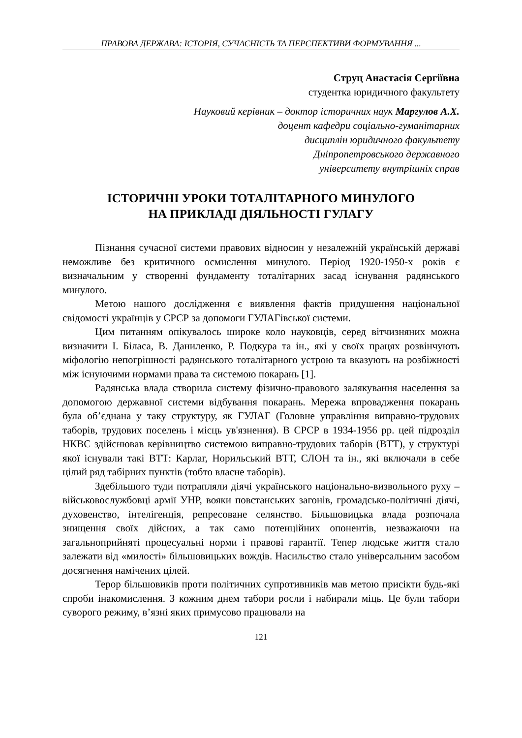ПРАВОВА ДЕРЖАВА: ІСТОРІЯ, СУЧАСНІСТЬ ТА ПЕРСПЕКТИВИ ФОРМУВАННЯ ...
Струц Анастасія Сергіївна
студентка юридичного факультету
Науковий керівник – доктор історичних наук Маргулов А.Х.
доцент кафедри соціально-гуманітарних
дисциплін юридичного факультету
Дніпропетровського державного
університету внутрішніх справ
ІСТОРИЧНІ УРОКИ ТОТАЛІТАРНОГО МИНУЛОГО
НА ПРИКЛАДІ ДІЯЛЬНОСТІ ГУЛАГУ
Пізнання сучасної системи правових відносин у незалежній українській державі неможливе без критичного осмислення минулого. Період 1920-1950-х років є визначальним у створенні фундаменту тоталітарних засад існування радянського минулого.
Метою нашого дослідження є виявлення фактів придушення національної свідомості українців у СРСР за допомоги ГУЛАГівської системи.
Цим питанням опікувалось широке коло науковців, серед вітчизняних можна визначити І. Біласа, В. Даниленко, Р. Подкура та ін., які у своїх працях розвінчують міфологію непогрішності радянського тоталітарного устрою та вказують на розбіжності між існуючими нормами права та системою покарань [1].
Радянська влада створила систему фізично-правового залякування населення за допомогою державної системи відбування покарань. Мережа впровадження покарань була об’єднана у таку структуру, як ГУЛАГ (Головне управління виправно-трудових таборів, трудових поселень і місць ув'язнення). В СРСР в 1934-1956 рр. цей підрозділ НКВС здійснював керівництво системою виправно-трудових таборів (ВТТ), у структурі якої існували такі ВТТ: Карлаг, Норильський ВТТ, СЛОН та ін., які включали в себе цілий ряд табірних пунктів (тобто власне таборів).
Здебільшого туди потрапляли діячі українського національно-визвольного руху – військовослужбовці армії УНР, вояки повстанських загонів, громадсько-політичні діячі, духовенство, інтелігенція, репресоване селянство. Більшовицька влада розпочала знищення своїх дійсних, а так само потенційних опонентів, незважаючи на загальноприйняті процесуальні норми і правові гарантії. Тепер людське життя стало залежати від «милості» більшовицьких вождів. Насильство стало універсальним засобом досягнення намічених цілей.
Терор більшовиків проти політичних супротивників мав метою присікти будь-які спроби інакомислення. З кожним днем табори росли і набирали міць. Це були табори суворого режиму, в’язні яких примусово працювали на
121